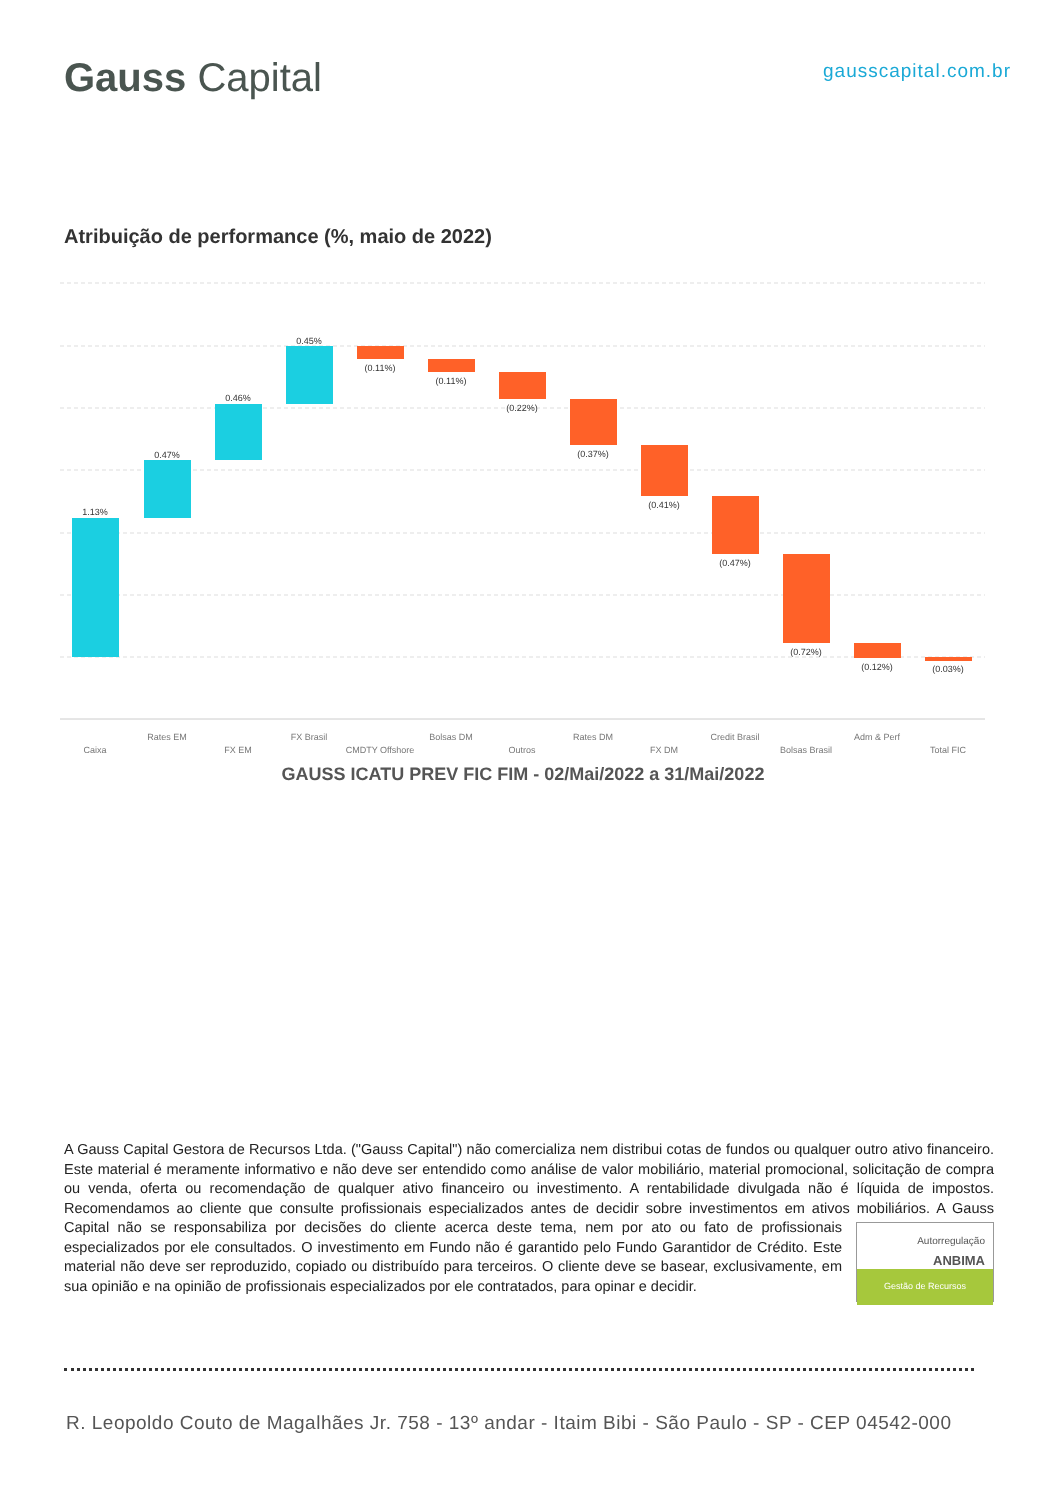Gauss Capital
gausscapital.com.br
Atribuição de performance (%, maio de 2022)
1.13%
0.47%
0.46%
0.45%
(0.11%)
(0.11%)
(0.22%)
(0.37%)
(0.41%)
(0.47%)
(0.72%)
(0.12%)
(0.03%)
Caixa
Rates EM
FX EM
FX Brasil
CMDTY Offshore
Bolsas DM
Outros
Rates DM
FX DM
Credit Brasil
Bolsas Brasil
Adm & Perf
Total FIC
GAUSS ICATU PREV FIC FIM - 02/Mai/2022 a 31/Mai/2022
A Gauss Capital Gestora de Recursos Ltda. ("Gauss Capital") não comercializa nem distribui cotas de fundos ou qualquer outro ativo financeiro. Este material é meramente informativo e não deve ser entendido como análise de valor mobiliário, material promocional, solicitação de compra ou venda, oferta ou recomendação de qualquer ativo financeiro ou investimento. A rentabilidade divulgada não é líquida de impostos. Recomendamos ao cliente que consulte profissionais especializados antes de decidir sobre investimentos em ativos mobiliários. A Gauss Capital não se responsabiliza por decisões do cliente acerca deste tema, nem por ato ou fato de profissionais
Autorregulação
ANBIMA
Gestão de Recursos
especializados por ele consultados. O investimento em Fundo não é garantido pelo Fundo Garantidor de Crédito. Este material não deve ser reproduzido, copiado ou distribuído para terceiros. O cliente deve se basear, exclusivamente, em sua opinião e na opinião de profissionais especializados por ele contratados, para opinar e decidir.
R. Leopoldo Couto de Magalhães Jr. 758 - 13º andar - Itaim Bibi - São Paulo - SP - CEP 04542-000